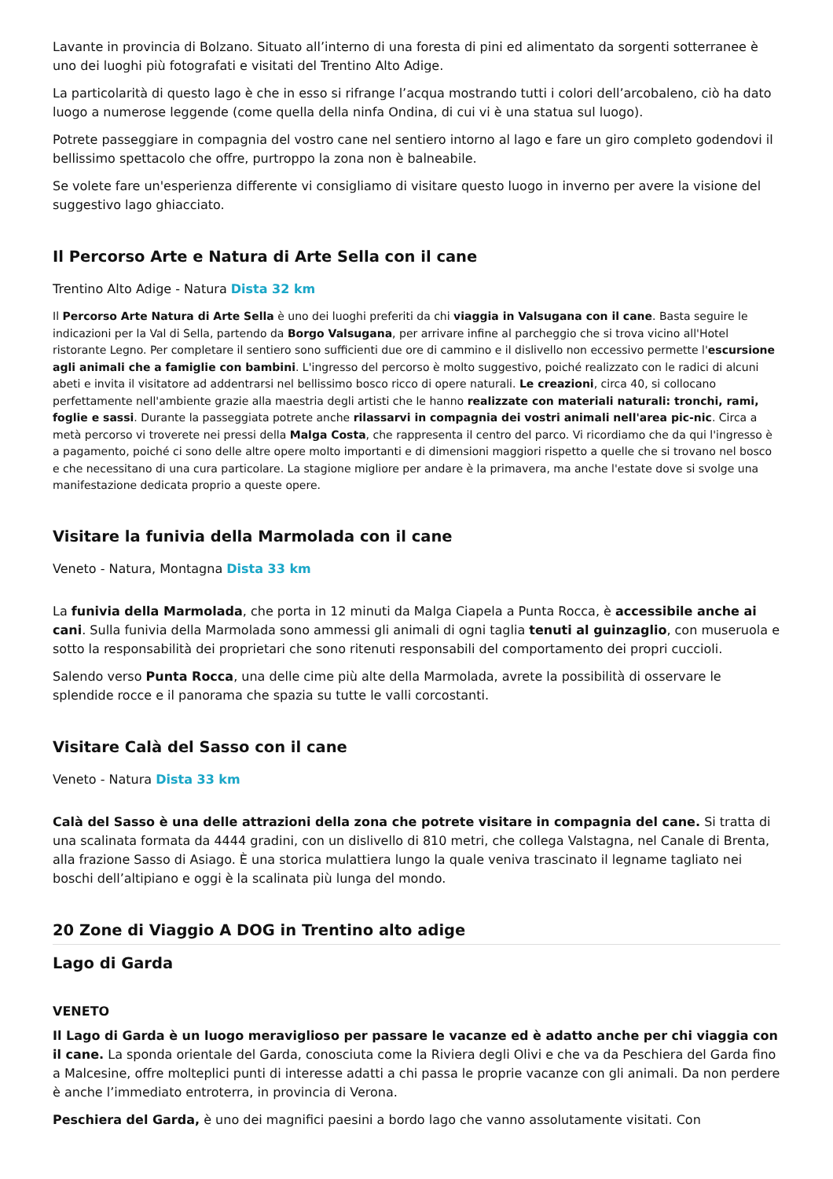Lavante in provincia di Bolzano. Situato all’interno di una foresta di pini ed alimentato da sorgenti sotterranee è uno dei luoghi più fotografati e visitati del Trentino Alto Adige.
La particolarità di questo lago è che in esso si rifrange l’acqua mostrando tutti i colori dell’arcobaleno, ciò ha dato luogo a numerose leggende (come quella della ninfa Ondina, di cui vi è una statua sul luogo).
Potrete passeggiare in compagnia del vostro cane nel sentiero intorno al lago e fare un giro completo godendovi il bellissimo spettacolo che offre, purtroppo la zona non è balneabile.
Se volete fare un'esperienza differente vi consigliamo di visitare questo luogo in inverno per avere la visione del suggestivo lago ghiacciato.
Il Percorso Arte e Natura di Arte Sella con il cane
Trentino Alto Adige - Natura Dista 32 km
Il Percorso Arte Natura di Arte Sella è uno dei luoghi preferiti da chi viaggia in Valsugana con il cane. Basta seguire le indicazioni per la Val di Sella, partendo da Borgo Valsugana, per arrivare infine al parcheggio che si trova vicino all'Hotel ristorante Legno. Per completare il sentiero sono sufficienti due ore di cammino e il dislivello non eccessivo permette l'escursione agli animali che a famiglie con bambini. L'ingresso del percorso è molto suggestivo, poiché realizzato con le radici di alcuni abeti e invita il visitatore ad addentrarsi nel bellissimo bosco ricco di opere naturali. Le creazioni, circa 40, si collocano perfettamente nell'ambiente grazie alla maestria degli artisti che le hanno realizzate con materiali naturali: tronchi, rami, foglie e sassi. Durante la passeggiata potrete anche rilassarvi in compagnia dei vostri animali nell'area pic-nic. Circa a metà percorso vi troverete nei pressi della Malga Costa, che rappresenta il centro del parco. Vi ricordiamo che da qui l'ingresso è a pagamento, poiché ci sono delle altre opere molto importanti e di dimensioni maggiori rispetto a quelle che si trovano nel bosco e che necessitano di una cura particolare. La stagione migliore per andare è la primavera, ma anche l'estate dove si svolge una manifestazione dedicata proprio a queste opere.
Visitare la funivia della Marmolada con il cane
Veneto - Natura, Montagna Dista 33 km
La funivia della Marmolada, che porta in 12 minuti da Malga Ciapela a Punta Rocca, è accessibile anche ai cani. Sulla funivia della Marmolada sono ammessi gli animali di ogni taglia tenuti al guinzaglio, con museruola e sotto la responsabilità dei proprietari che sono ritenuti responsabili del comportamento dei propri cuccioli.
Salendo verso Punta Rocca, una delle cime più alte della Marmolada, avrete la possibilità di osservare le splendide rocce e il panorama che spazia su tutte le valli corcostanti.
Visitare Calà del Sasso con il cane
Veneto - Natura Dista 33 km
Calà del Sasso è una delle attrazioni della zona che potrete visitare in compagnia del cane. Si tratta di una scalinata formata da 4444 gradini, con un dislivello di 810 metri, che collega Valstagna, nel Canale di Brenta, alla frazione Sasso di Asiago. È una storica mulattiera lungo la quale veniva trascinato il legname tagliato nei boschi dell’altipiano e oggi è la scalinata più lunga del mondo.
20 Zone di Viaggio A DOG in Trentino alto adige
Lago di Garda
VENETO
Il Lago di Garda è un luogo meraviglioso per passare le vacanze ed è adatto anche per chi viaggia con il cane. La sponda orientale del Garda, conosciuta come la Riviera degli Olivi e che va da Peschiera del Garda fino a Malcesine, offre molteplici punti di interesse adatti a chi passa le proprie vacanze con gli animali. Da non perdere è anche l’immediato entroterra, in provincia di Verona.
Peschiera del Garda, è uno dei magnifici paesini a bordo lago che vanno assolutamente visitati. Con